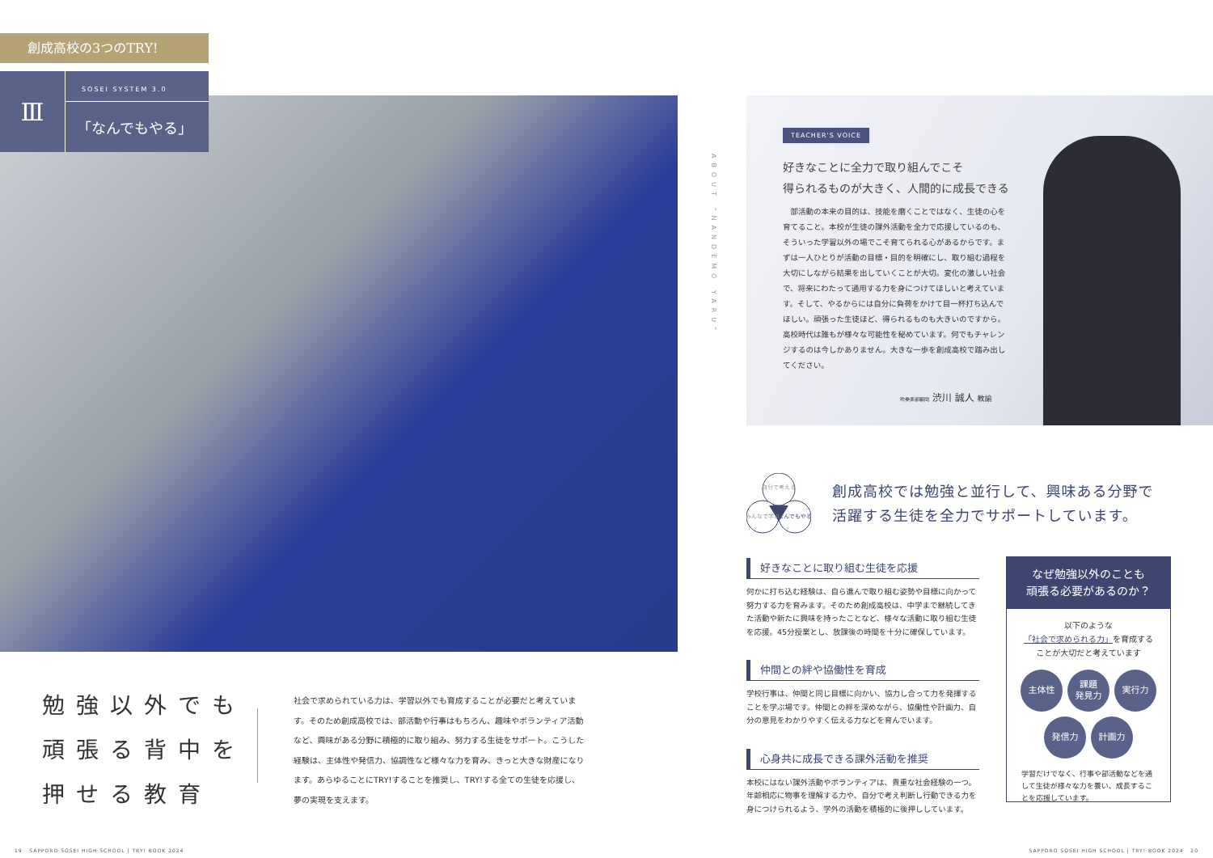創成高校の3つのTRY!
Ⅲ
SOSEI SYSTEM 3.0
「なんでもやる」
ABOUT “NANDEMO YARU”
勉強以外でも
頑張る背中を
押せる教育
社会で求められている力は、学習以外でも育成することが必要だと考えています。そのため創成高校では、部活動や行事はもちろん、趣味やボランティア活動など、興味がある分野に積極的に取り組み、努力する生徒をサポート。こうした経験は、主体性や発信力、協調性など様々な力を育み、きっと大きな財産になります。あらゆることにTRY!することを推奨し、TRY!する全ての生徒を応援し、夢の実現を支えます。
19 SAPPORO SOSEI HIGH SCHOOL | TRY! BOOK 2024
TEACHER'S VOICE
好きなことに全力で取り組んでこそ
得られるものが大きく、人間的に成長できる
　部活動の本来の目的は、技能を磨くことではなく、生徒の心を育てること。本校が生徒の課外活動を全力で応援しているのも、そういった学習以外の場でこそ育てられる心があるからです。まずは一人ひとりが活動の目標・目的を明確にし、取り組む過程を大切にしながら結果を出していくことが大切。変化の激しい社会で、将来にわたって通用する力を身につけてほしいと考えています。そして、やるからには自分に負荷をかけて目一杯打ち込んでほしい。頑張った生徒ほど、得られるものも大きいのですから。高校時代は誰もが様々な可能性を秘めています。何でもチャレンジするのは今しかありません。大きな一歩を創成高校で踏み出してください。
吹奏楽部顧問 渋川 誠人 教諭
自分で考える
みんなで学ぶ
なんでもやる
創成高校では勉強と並行して、興味ある分野で
活躍する生徒を全力でサポートしています。
好きなことに取り組む生徒を応援
何かに打ち込む経験は、自ら進んで取り組む姿勢や目標に向かって努力する力を育みます。そのため創成高校は、中学まで継続してきた活動や新たに興味を持ったことなど、様々な活動に取り組む生徒を応援。45分授業とし、放課後の時間を十分に確保しています。
仲間との絆や協働性を育成
学校行事は、仲間と同じ目標に向かい、協力し合って力を発揮することを学ぶ場です。仲間との絆を深めながら、協働性や計画力、自分の意見をわかりやすく伝える力などを育んでいます。
心身共に成長できる課外活動を推奨
本校にはない課外活動やボランティアは、貴重な社会経験の一つ。年齢相応に物事を理解する力や、自分で考え判断し行動できる力を身につけられるよう、学外の活動を積極的に後押ししています。
なぜ勉強以外のことも
頑張る必要があるのか？
以下のような
「社会で求められる力」を育成する
ことが大切だと考えています
主体性
課題
発見力
実行力
発信力
計画力
学習だけでなく、行事や部活動などを通して生徒が様々な力を養い、成長することを応援しています。
SAPPORO SOSEI HIGH SCHOOL | TRY! BOOK 2024 20